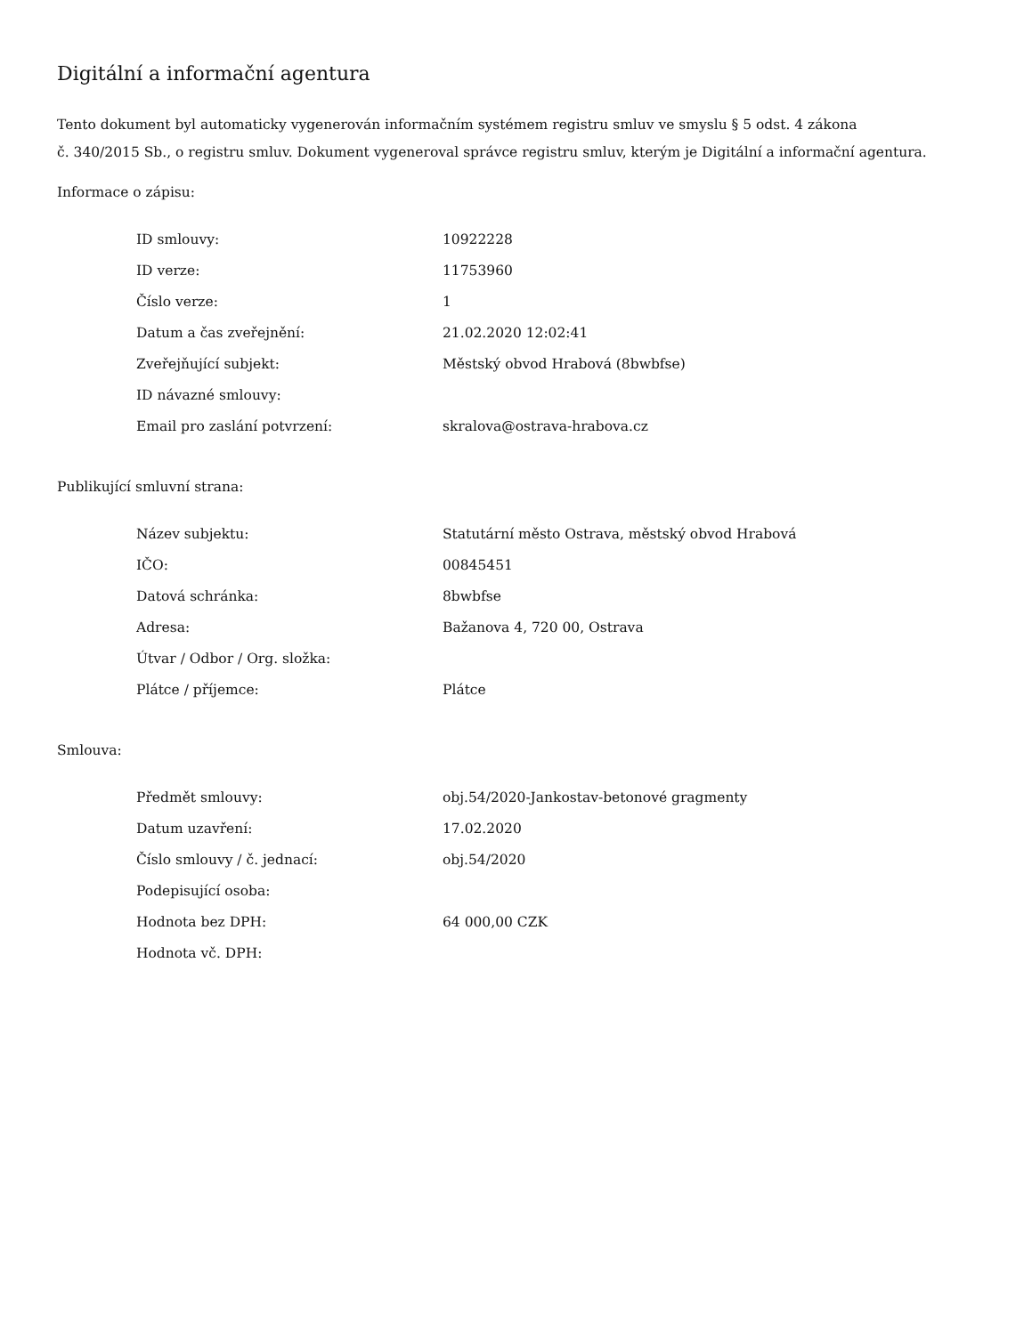Digitální a informační agentura
Tento dokument byl automaticky vygenerován informačním systémem registru smluv ve smyslu § 5 odst. 4 zákona
č. 340/2015 Sb., o registru smluv. Dokument vygeneroval správce registru smluv, kterým je Digitální a informační agentura.
Informace o zápisu:
| ID smlouvy: | 10922228 |
| ID verze: | 11753960 |
| Číslo verze: | 1 |
| Datum a čas zveřejnění: | 21.02.2020 12:02:41 |
| Zveřejňující subjekt: | Městský obvod Hrabová (8bwbfse) |
| ID návazné smlouvy: | |
| Email pro zaslání potvrzení: | skralova@ostrava-hrabova.cz |
Publikující smluvní strana:
| Název subjektu: | Statutární město Ostrava, městský obvod Hrabová |
| IČO: | 00845451 |
| Datová schránka: | 8bwbfse |
| Adresa: | Bažanova 4, 720 00, Ostrava |
| Útvar / Odbor / Org. složka: | |
| Plátce / příjemce: | Plátce |
Smlouva:
| Předmět smlouvy: | obj.54/2020-Jankostav-betonové gragmenty |
| Datum uzavření: | 17.02.2020 |
| Číslo smlouvy / č. jednací: | obj.54/2020 |
| Podepisující osoba: | |
| Hodnota bez DPH: | 64 000,00 CZK |
| Hodnota vč. DPH: | |